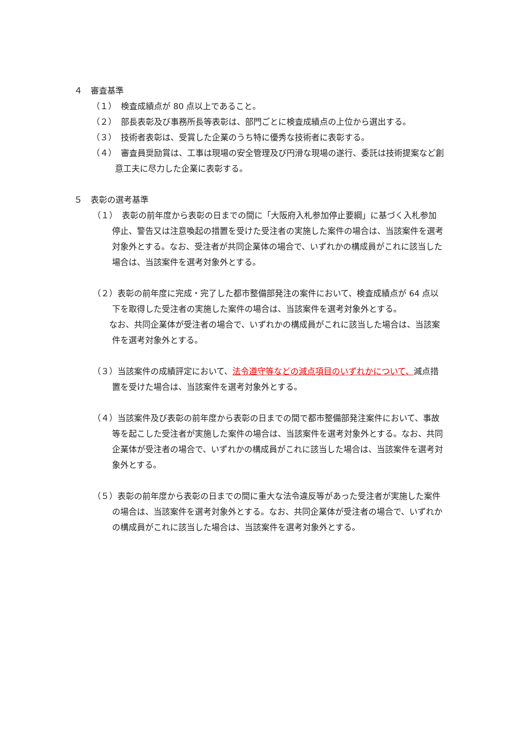４　審査基準
（１）　検査成績点が 80 点以上であること。
（２）　部長表彰及び事務所長等表彰は、部門ごとに検査成績点の上位から選出する。
（３）　技術者表彰は、受賞した企業のうち特に優秀な技術者に表彰する。
（４）　審査員奨励賞は、工事は現場の安全管理及び円滑な現場の遂行、委託は技術提案など創意工夫に尽力した企業に表彰する。
５　表彰の選考基準
（１）　表彰の前年度から表彰の日までの間に「大阪府入札参加停止要綱」に基づく入札参加停止、警告又は注意喚起の措置を受けた受注者の実施した案件の場合は、当該案件を選考対象外とする。なお、受注者が共同企業体の場合で、いずれかの構成員がこれに該当した場合は、当該案件を選考対象外とする。
（２）表彰の前年度に完成・完了した都市整備部発注の案件において、検査成績点が 64 点以下を取得した受注者の実施した案件の場合は、当該案件を選考対象外とする。
　　なお、共同企業体が受注者の場合で、いずれかの構成員がこれに該当した場合は、当該案件を選考対象外とする。
（３）当該案件の成績評定において、法令遵守等などの減点項目のいずれかについて、減点措置を受けた場合は、当該案件を選考対象外とする。
（４）当該案件及び表彰の前年度から表彰の日までの間で都市整備部発注案件において、事故等を起こした受注者が実施した案件の場合は、当該案件を選考対象外とする。なお、共同企業体が受注者の場合で、いずれかの構成員がこれに該当した場合は、当該案件を選考対象外とする。
（５）表彰の前年度から表彰の日までの間に重大な法令違反等があった受注者が実施した案件の場合は、当該案件を選考対象外とする。なお、共同企業体が受注者の場合で、いずれかの構成員がこれに該当した場合は、当該案件を選考対象外とする。